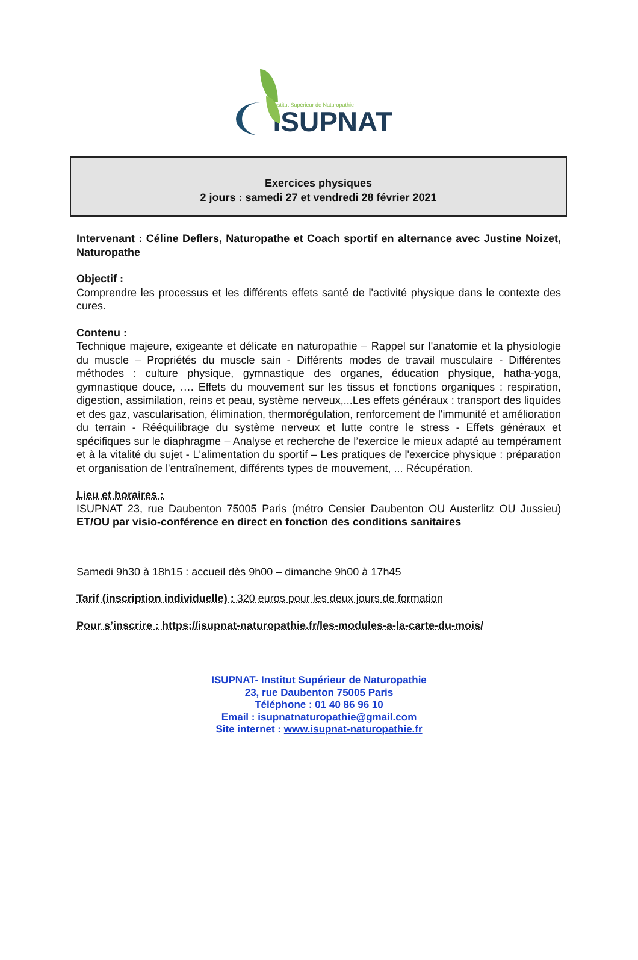Institut Supérieur de Naturopathie
ISUPNAT
Exercices physiques
2 jours : samedi 27 et vendredi 28 février 2021
Intervenant : Céline Deflers, Naturopathe et Coach sportif en alternance avec Justine Noizet, Naturopathe
Objectif :
Comprendre les processus et les différents effets santé de l'activité physique dans le contexte des cures.
Contenu :
Technique majeure, exigeante et délicate en naturopathie – Rappel sur l'anatomie et la physiologie du muscle – Propriétés du muscle sain - Différents modes de travail musculaire - Différentes méthodes : culture physique, gymnastique des organes, éducation physique, hatha-yoga, gymnastique douce, …. Effets du mouvement sur les tissus et fonctions organiques : respiration, digestion, assimilation, reins et peau, système nerveux,...Les effets généraux : transport des liquides et des gaz, vascularisation, élimination, thermorégulation, renforcement de l'immunité et amélioration du terrain - Rééquilibrage du système nerveux et lutte contre le stress - Effets généraux et spécifiques sur le diaphragme – Analyse et recherche de l’exercice le mieux adapté au tempérament et à la vitalité du sujet - L'alimentation du sportif – Les pratiques de l'exercice physique : préparation et organisation de l'entraînement, différents types de mouvement, ... Récupération.
Lieu et horaires :
ISUPNAT 23, rue Daubenton 75005 Paris (métro Censier Daubenton OU Austerlitz OU Jussieu) ET/OU par visio-conférence en direct en fonction des conditions sanitaires
Samedi 9h30 à 18h15 : accueil dès 9h00 – dimanche 9h00 à 17h45
Tarif (inscription individuelle) : 320 euros pour les deux jours de formation
Pour s’inscrire : https://isupnat-naturopathie.fr/les-modules-a-la-carte-du-mois/
ISUPNAT- Institut Supérieur de Naturopathie
23, rue Daubenton 75005 Paris
Téléphone : 01 40 86 96 10
Email : isupnatnaturopathie@gmail.com
Site internet : www.isupnat-naturopathie.fr